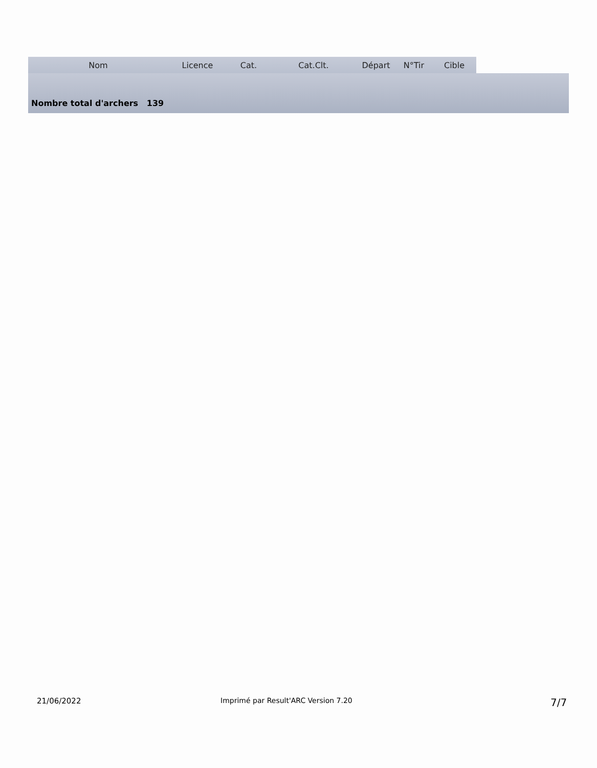| Nom | Licence | Cat. | Cat.Clt. | Départ | N°Tir | Cible |
| --- | --- | --- | --- | --- | --- | --- |
Nombre total d'archers 139
21/06/2022 Imprimé par Result'ARC Version 7.20 7/7